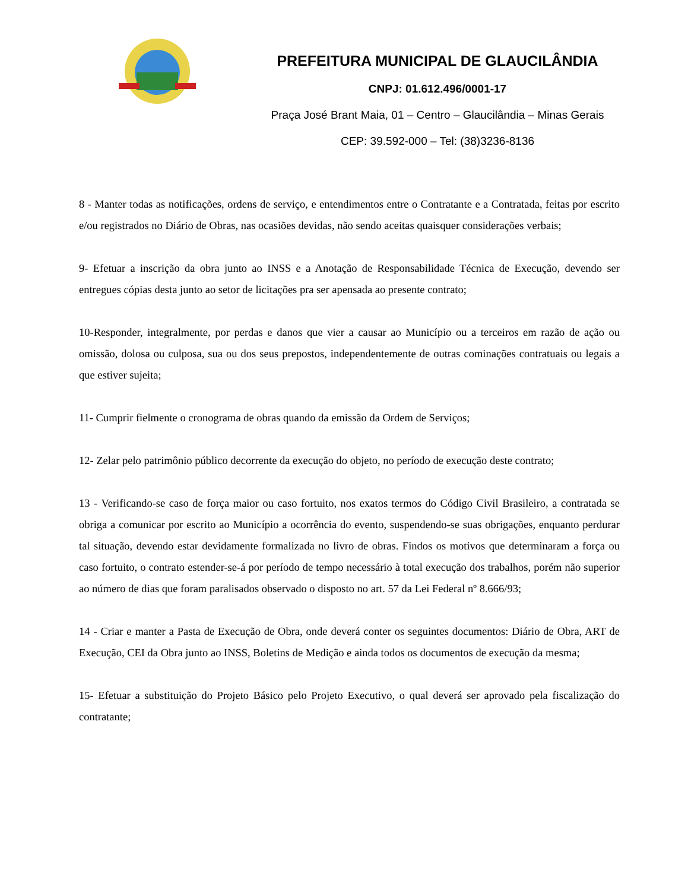PREFEITURA MUNICIPAL DE GLAUCILÂNDIA
CNPJ: 01.612.496/0001-17
Praça José Brant Maia, 01 – Centro – Glaucilândia – Minas Gerais
CEP: 39.592-000 – Tel: (38)3236-8136
8 - Manter todas as notificações, ordens de serviço, e entendimentos entre o Contratante e a Contratada, feitas por escrito e/ou registrados no Diário de Obras, nas ocasiões devidas, não sendo aceitas quaisquer considerações verbais;
9- Efetuar a inscrição da obra junto ao INSS e a Anotação de Responsabilidade Técnica de Execução, devendo ser entregues cópias desta junto ao setor de licitações pra ser apensada ao presente contrato;
10-Responder, integralmente, por perdas e danos que vier a causar ao Município ou a terceiros em razão de ação ou omissão, dolosa ou culposa, sua ou dos seus prepostos, independentemente de outras cominações contratuais ou legais a que estiver sujeita;
11- Cumprir fielmente o cronograma de obras quando da emissão da Ordem de Serviços;
12- Zelar pelo patrimônio público decorrente da execução do objeto, no período de execução deste contrato;
13 - Verificando-se caso de força maior ou caso fortuito, nos exatos termos do Código Civil Brasileiro, a contratada se obriga a comunicar por escrito ao Município a ocorrência do evento, suspendendo-se suas obrigações, enquanto perdurar tal situação, devendo estar devidamente formalizada no livro de obras. Findos os motivos que determinaram a força ou caso fortuito, o contrato estender-se-á por período de tempo necessário à total execução dos trabalhos, porém não superior ao número de dias que foram paralisados observado o disposto no art. 57 da Lei Federal nº 8.666/93;
14 - Criar e manter a Pasta de Execução de Obra, onde deverá conter os seguintes documentos: Diário de Obra, ART de Execução, CEI da Obra junto ao INSS, Boletins de Medição e ainda todos os documentos de execução da mesma;
15- Efetuar a substituição do Projeto Básico pelo Projeto Executivo, o qual deverá ser aprovado pela fiscalização do contratante;